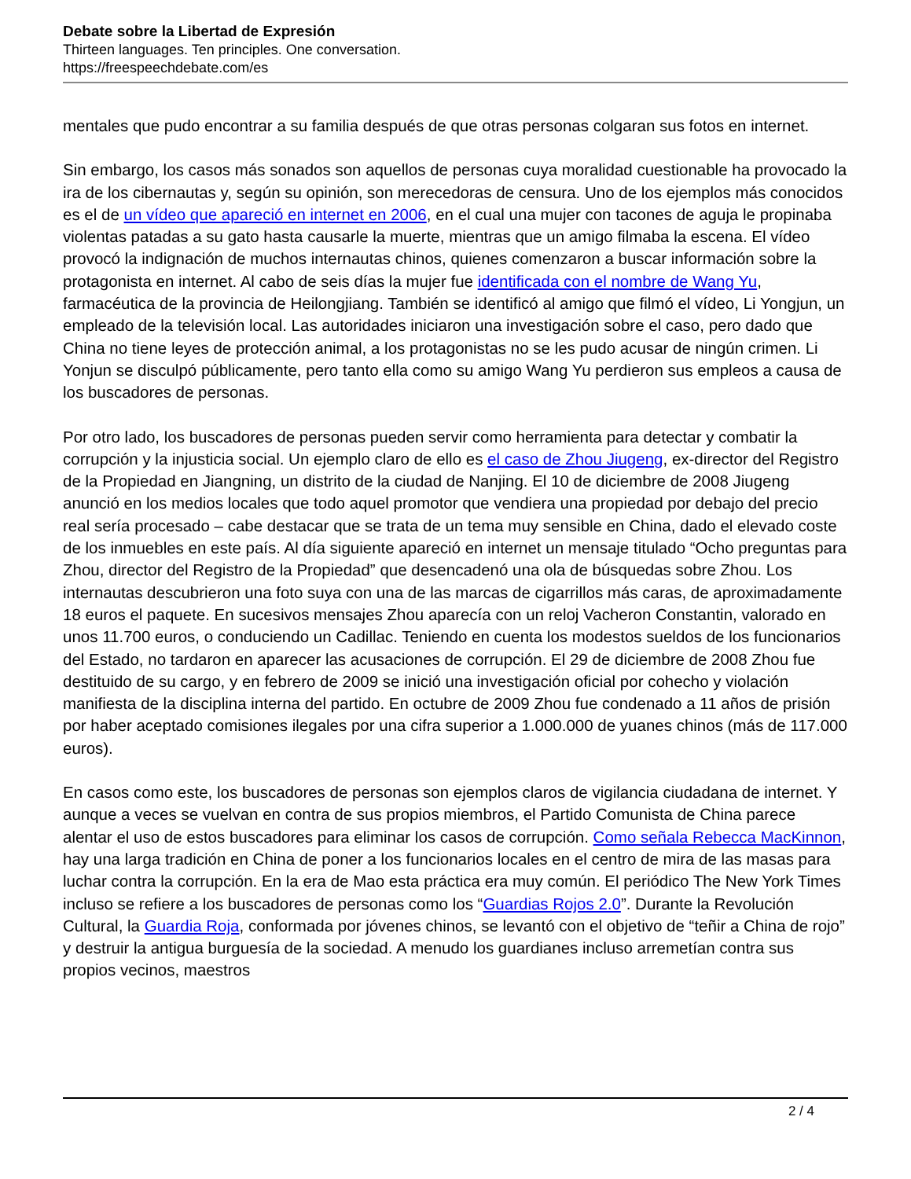Debate sobre la Libertad de Expresión
Thirteen languages. Ten principles. One conversation.
https://freespeechdebate.com/es
mentales que pudo encontrar a su familia después de que otras personas colgaran sus fotos en internet.
Sin embargo, los casos más sonados son aquellos de personas cuya moralidad cuestionable ha provocado la ira de los cibernautas y, según su opinión, son merecedoras de censura. Uno de los ejemplos más conocidos es el de un vídeo que apareció en internet en 2006, en el cual una mujer con tacones de aguja le propinaba violentas patadas a su gato hasta causarle la muerte, mientras que un amigo filmaba la escena. El vídeo provocó la indignación de muchos internautas chinos, quienes comenzaron a buscar información sobre la protagonista en internet. Al cabo de seis días la mujer fue identificada con el nombre de Wang Yu, farmacéutica de la provincia de Heilongjiang. También se identificó al amigo que filmó el vídeo, Li Yongjun, un empleado de la televisión local. Las autoridades iniciaron una investigación sobre el caso, pero dado que China no tiene leyes de protección animal, a los protagonistas no se les pudo acusar de ningún crimen. Li Yonjun se disculpó públicamente, pero tanto ella como su amigo Wang Yu perdieron sus empleos a causa de los buscadores de personas.
Por otro lado, los buscadores de personas pueden servir como herramienta para detectar y combatir la corrupción y la injusticia social. Un ejemplo claro de ello es el caso de Zhou Jiugeng, ex-director del Registro de la Propiedad en Jiangning, un distrito de la ciudad de Nanjing. El 10 de diciembre de 2008 Jiugeng anunció en los medios locales que todo aquel promotor que vendiera una propiedad por debajo del precio real sería procesado – cabe destacar que se trata de un tema muy sensible en China, dado el elevado coste de los inmuebles en este país. Al día siguiente apareció en internet un mensaje titulado “Ocho preguntas para Zhou, director del Registro de la Propiedad” que desencadenó una ola de búsquedas sobre Zhou. Los internautas descubrieron una foto suya con una de las marcas de cigarrillos más caras, de aproximadamente 18 euros el paquete. En sucesivos mensajes Zhou aparecía con un reloj Vacheron Constantin, valorado en unos 11.700 euros, o conduciendo un Cadillac. Teniendo en cuenta los modestos sueldos de los funcionarios del Estado, no tardaron en aparecer las acusaciones de corrupción. El 29 de diciembre de 2008 Zhou fue destituido de su cargo, y en febrero de 2009 se inició una investigación oficial por cohecho y violación manifiesta de la disciplina interna del partido. En octubre de 2009 Zhou fue condenado a 11 años de prisión por haber aceptado comisiones ilegales por una cifra superior a 1.000.000 de yuanes chinos (más de 117.000 euros).
En casos como este, los buscadores de personas son ejemplos claros de vigilancia ciudadana de internet. Y aunque a veces se vuelvan en contra de sus propios miembros, el Partido Comunista de China parece alentar el uso de estos buscadores para eliminar los casos de corrupción. Como señala Rebecca MacKinnon, hay una larga tradición en China de poner a los funcionarios locales en el centro de mira de las masas para luchar contra la corrupción. En la era de Mao esta práctica era muy común. El periódico The New York Times incluso se refiere a los buscadores de personas como los “Guardias Rojos 2.0”. Durante la Revolución Cultural, la Guardia Roja, conformada por jóvenes chinos, se levantó con el objetivo de “teñir a China de rojo” y destruir la antigua burguesía de la sociedad. A menudo los guardianes incluso arremetían contra sus propios vecinos, maestros
2 / 4